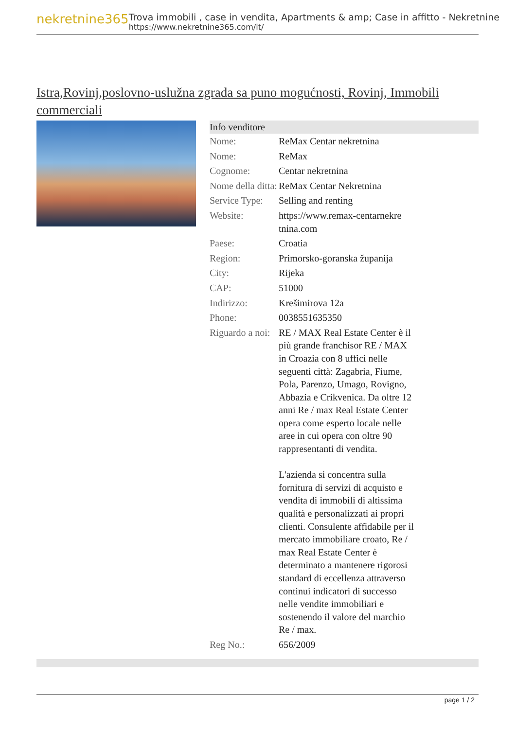nekretnine365
Trova immobili , case in vendita, Apartments & amp; Case in affitto - Nekretnine
https://www.nekretnine365.com/it/
Istra,Rovinj,poslovno-uslužna zgrada sa puno mogućnosti, Rovinj, Immobili commerciali
| Info venditore | | |
| --- | --- | --- |
| Nome: | ReMax Centar nekretnina | |
| Nome: | ReMax | |
| Cognome: | Centar nekretnina | |
| Nome della ditta: | ReMax Centar Nekretnina | |
| Service Type: | Selling and renting | |
| Website: | https://www.remax-centarnekre tnina.com | |
| Paese: | Croatia | |
| Region: | Primorsko-goranska županija | |
| City: | Rijeka | |
| CAP: | 51000 | |
| Indirizzo: | Krešimirova 12a | |
| Phone: | 0038551635350 | |
| Riguardo a noi: | RE / MAX Real Estate Center è il più grande franchisor RE / MAX in Croazia con 8 uffici nelle seguenti città: Zagabria, Fiume, Pola, Parenzo, Umago, Rovigno, Abbazia e Crikvenica. Da oltre 12 anni Re / max Real Estate Center opera come esperto locale nelle aree in cui opera con oltre 90 rappresentanti di vendita. L'azienda si concentra sulla fornitura di servizi di acquisto e vendita di immobili di altissima qualità e personalizzati ai propri clienti. Consulente affidabile per il mercato immobiliare croato, Re / max Real Estate Center è determinato a mantenere rigorosi standard di eccellenza attraverso continui indicatori di successo nelle vendite immobiliari e sostenendo il valore del marchio Re / max. | |
| Reg No.: | 656/2009 | |
page 1 / 2